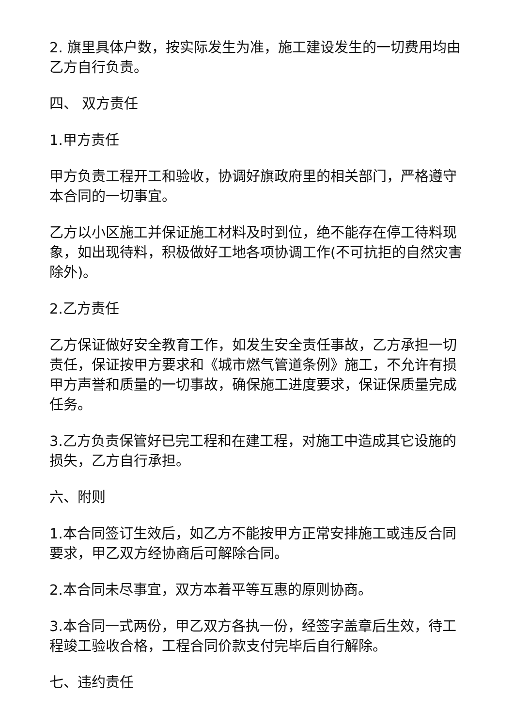2. 旗里具体户数，按实际发生为准，施工建设发生的一切费用均由乙方自行负责。
四、 双方责任
1.甲方责任
甲方负责工程开工和验收，协调好旗政府里的相关部门，严格遵守本合同的一切事宜。
乙方以小区施工并保证施工材料及时到位，绝不能存在停工待料现象，如出现待料，积极做好工地各项协调工作(不可抗拒的自然灾害除外)。
2.乙方责任
乙方保证做好安全教育工作，如发生安全责任事故，乙方承担一切责任，保证按甲方要求和《城市燃气管道条例》施工，不允许有损甲方声誉和质量的一切事故，确保施工进度要求，保证保质量完成任务。
3.乙方负责保管好已完工程和在建工程，对施工中造成其它设施的损失，乙方自行承担。
六、附则
1.本合同签订生效后，如乙方不能按甲方正常安排施工或违反合同要求，甲乙双方经协商后可解除合同。
2.本合同未尽事宜，双方本着平等互惠的原则协商。
3.本合同一式两份，甲乙双方各执一份，经签字盖章后生效，待工程竣工验收合格，工程合同价款支付完毕后自行解除。
七、违约责任